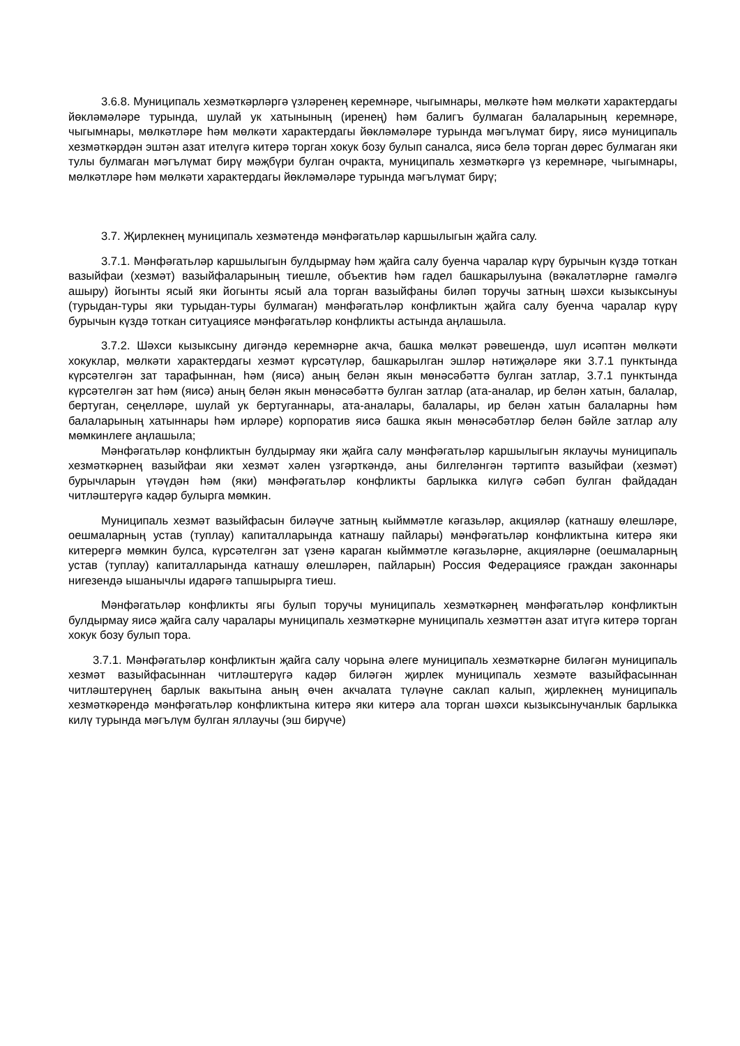3.6.8. Муниципаль хезмәткәрләргә үзләренең керемнәре, чыгымнары, мөлкәте һәм мөлкәти характердагы йөкләмәләре турында, шулай ук хатынының (иренең) һәм балигъ булмаган балаларының керемнәре, чыгымнары, мөлкәтләре һәм мөлкәти характердагы йөкләмәләре турында мәгълүмат бирү, яисә муниципаль хезмәткәрдән эштән азат ителүгә китерә торган хокук бозу булып саналса, яисә белә торган дөрес булмаган яки тулы булмаган мәгълүмат бирү мәҗбүри булган очракта, муниципаль хезмәткәргә үз керемнәре, чыгымнары, мөлкәтләре һәм мөлкәти характердагы йөкләмәләре турында мәгълүмат бирү;
3.7. Җирлекнең муниципаль хезмәтендә мәнфәгатьләр каршылыгын җайга салу.
3.7.1. Мәнфәгатьләр каршылыгын булдырмау һәм җайга салу буенча чаралар күрү бурычын күздә тоткан вазыйфаи (хезмәт) вазыйфаларының тиешле, объектив һәм гадел башкарылуына (вәкаләтләрне гамәлгә ашыру) йогынты ясый яки йогынты ясый ала торган вазыйфаны биләп торучы затның шәхси кызыксынуы (турыдан-туры яки турыдан-туры булмаган) мәнфәгатьләр конфликтын җайга салу буенча чаралар күрү бурычын күздә тоткан ситуациясе мәнфәгатьләр конфликты астында аңлашыла.
3.7.2. Шәхси кызыксыну дигәндә керемнәрне акча, башка мөлкәт рәвешендә, шул исәптән мөлкәти хокуклар, мөлкәти характердагы хезмәт күрсәтүләр, башкарылган эшләр нәтиҗәләре яки 3.7.1 пунктында күрсәтелгән зат тарафыннан, һәм (яисә) аның белән якын мөнәсәбәттә булган затлар, 3.7.1 пунктында күрсәтелгән зат һәм (яисә) аның белән якын мөнәсәбәттә булган затлар (ата-аналар, ир белән хатын, балалар, бертуган, сеңелләре, шулай ук бертуганнары, ата-аналары, балалары, ир белән хатын балаларны һәм балаларының хатыннары һәм ирләре) корпоратив яисә башка якын мөнәсәбәтләр белән бәйле затлар алу мөмкинлеге аңлашыла;
Мәнфәгатьләр конфликтын булдырмау яки җайга салу мәнфәгатьләр каршылыгын яклаучы муниципаль хезмәткәрнең вазыйфаи яки хезмәт хәлен үзгәрткәндә, аны билгеләнгән тәртиптә вазыйфаи (хезмәт) бурычларын үтәүдән һәм (яки) мәнфәгатьләр конфликты барлыкка килүгә сәбәп булган файдадан читләштерүгә кадәр булырга мөмкин.
Муниципаль хезмәт вазыйфасын биләүче затның кыйммәтле кәгазьләр, акцияләр (катнашу өлешләре, оешмаларның устав (туплау) капиталларында катнашу пайлары) мәнфәгатьләр конфликтына китерә яки китерергә мөмкин булса, күрсәтелгән зат үзенә караган кыйммәтле кәгазьләрне, акцияләрне (оешмаларның устав (туплау) капиталларында катнашу өлешләрен, пайларын) Россия Федерациясе граждан законнары нигезендә ышанычлы идарәгә тапшырырга тиеш.
Мәнфәгатьләр конфликты ягы булып торучы муниципаль хезмәткәрнең мәнфәгатьләр конфликтын булдырмау яисә җайга салу чаралары муниципаль хезмәткәрне муниципаль хезмәттән азат итүгә китерә торган хокук бозу булып тора.
3.7.1. Мәнфәгатьләр конфликтын җайга салу чорына әлеге муниципаль хезмәткәрне биләгән муниципаль хезмәт вазыйфасыннан читләштерүгә кадәр биләгән җирлек муниципаль хезмәте вазыйфасыннан читләштерүнең барлык вакытына аның өчен акчалата түләүне саклап калып, җирлекнең муниципаль хезмәткәрендә мәнфәгатьләр конфликтына китерә яки китерә ала торган шәхси кызыксынучанлык барлыкка килү турында мәгълүм булган яллаучы (эш бирүче)